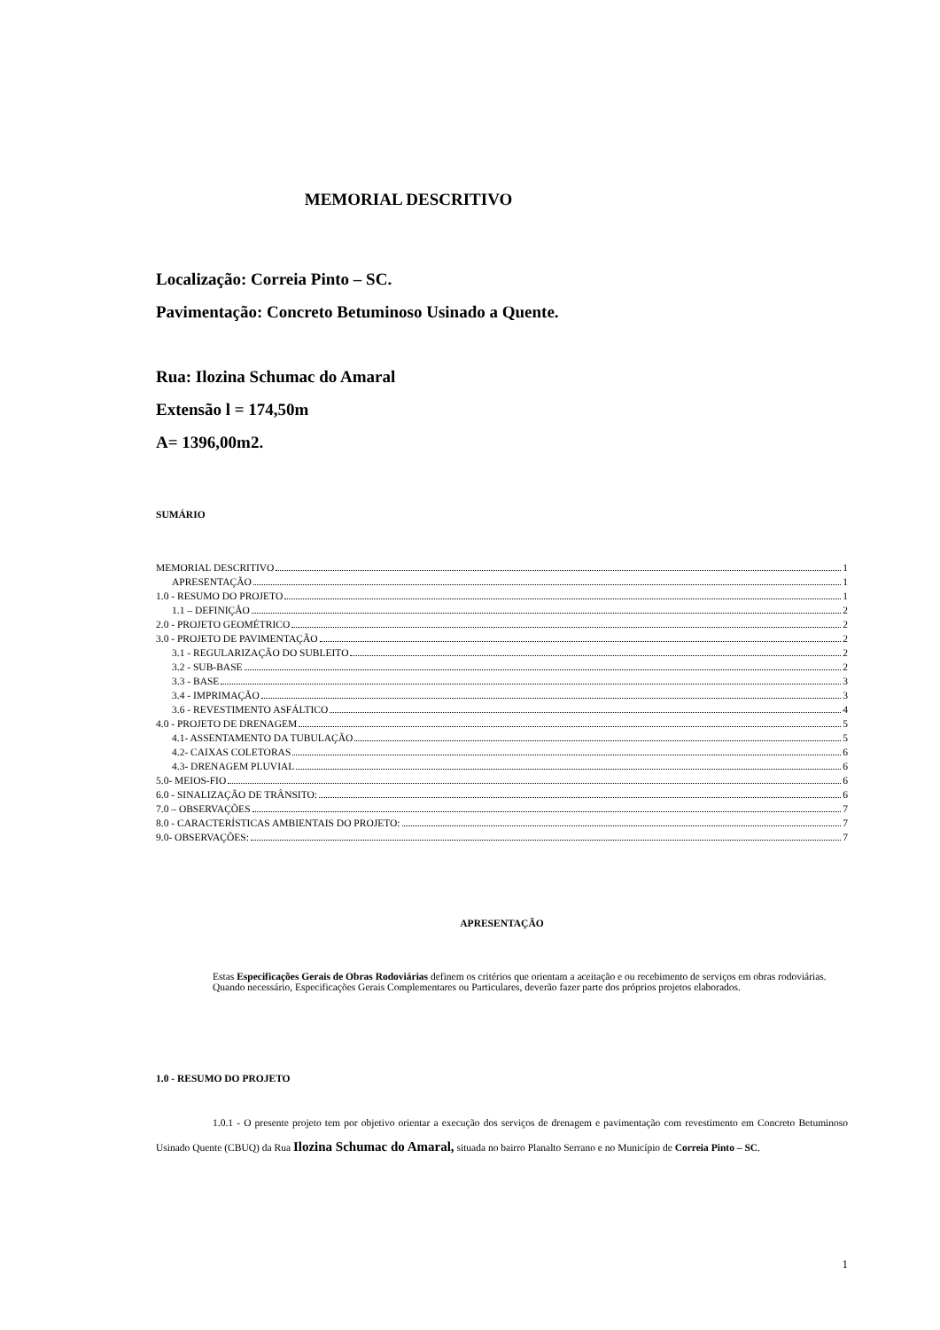MEMORIAL DESCRITIVO
Localização: Correia Pinto – SC.
Pavimentação: Concreto Betuminoso Usinado a Quente.
Rua: Ilozina Schumac do Amaral
Extensão l = 174,50m
A= 1396,00m2.
SUMÁRIO
MEMORIAL DESCRITIVO 1
APRESENTAÇÃO 1
1.0 - RESUMO DO PROJETO 1
1.1 – DEFINIÇÃO 2
2.0 - PROJETO GEOMÉTRICO 2
3.0 - PROJETO DE PAVIMENTAÇÃO 2
3.1 - REGULARIZAÇÃO DO SUBLEITO 2
3.2 - SUB-BASE 2
3.3 - BASE 3
3.4 - IMPRIMAÇÃO 3
3.6 - REVESTIMENTO ASFÁLTICO 4
4.0 - PROJETO DE DRENAGEM 5
4.1- ASSENTAMENTO DA TUBULAÇÃO 5
4.2- CAIXAS COLETORAS 6
4.3- DRENAGEM PLUVIAL 6
5.0- MEIOS-FIO 6
6.0 - SINALIZAÇÃO DE TRÂNSITO: 6
7.0 – OBSERVAÇÕES 7
8.0 - CARACTERÍSTICAS AMBIENTAIS DO PROJETO: 7
9.0- OBSERVAÇÕES: 7
APRESENTAÇÃO
Estas Especificações Gerais de Obras Rodoviárias definem os critérios que orientam a aceitação e ou recebimento de serviços em obras rodoviárias.
Quando necessário, Especificações Gerais Complementares ou Particulares, deverão fazer parte dos próprios projetos elaborados.
1.0 - RESUMO DO PROJETO
1.0.1 - O presente projeto tem por objetivo orientar a execução dos serviços de drenagem e pavimentação com revestimento em Concreto Betuminoso Usinado Quente (CBUQ) da Rua Ilozina Schumac do Amaral, situada no bairro Planalto Serrano e no Município de Correia Pinto – SC.
1